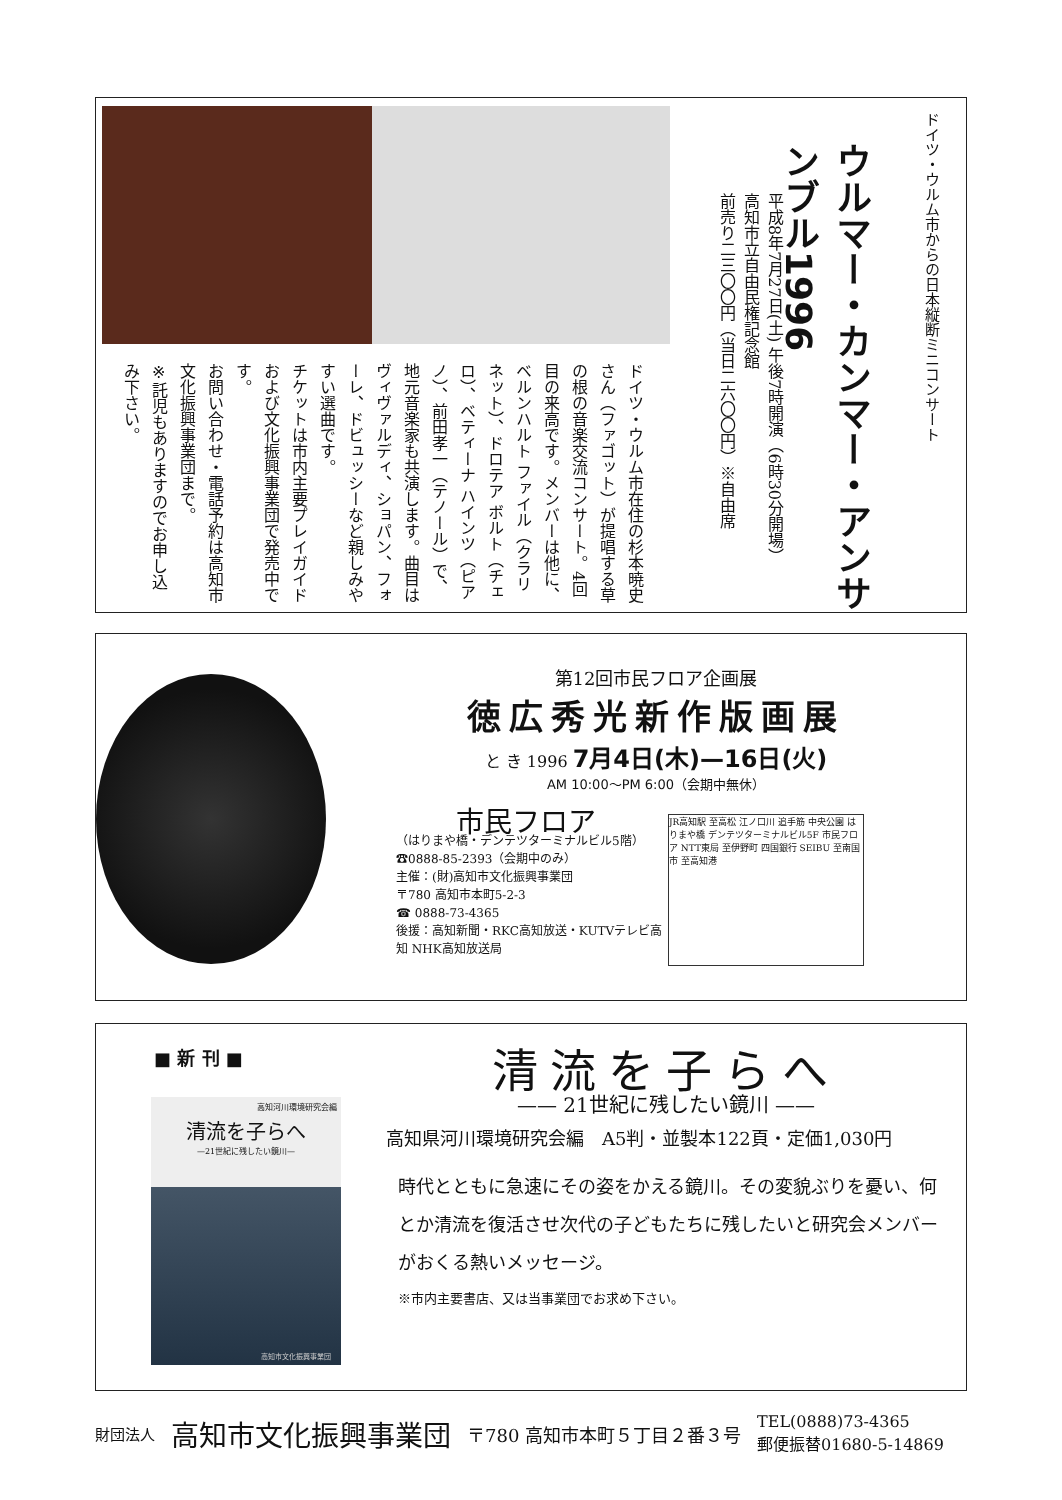ドイツ・ウルム市からの日本縦断ミニコンサート
ウルマー・カンマー・アンサンブル1996
平成8年7月27日(土) 午後7時開演（6時30分開場）
高知市立自由民権記念館
前売り二三〇〇円（当日二六〇〇円）※自由席
ドイツ・ウルム市在住の杉本暁史さん（ファゴット）が提唱する草の根の音楽交流コンサート。4回目の来高です。メンバーは他に、ベルンハルト ファイル（クラリネット）、ドロテア ボルト（チェロ）、ベティーナ ハインツ（ピアノ）、前田孝一（テノール）で、地元音楽家も共演します。曲目はヴィヴァルディ、ショパン、フォーレ、ドビュッシーなど親しみやすい選曲です。
チケットは市内主要プレイガイドおよび文化振興事業団で発売中です。
お問い合わせ・電話予約は高知市文化振興事業団まで。
※託児もありますのでお申し込み下さい。
第12回市民フロア企画展
徳広秀光新作版画展
と き 1996 7月4日(木)—16日(火)
AM 10:00〜PM 6:00（会期中無休）
市民フロア
（はりまや橋・デンテツターミナルビル5階）
☎0888-85-2393（会期中のみ）
主催：(財)高知市文化振興事業団
〒780 高知市本町5-2-3
☎ 0888-73-4365
後援：高知新聞・RKC高知放送・KUTVテレビ高知 NHK高知放送局
JR高知駅 至高松 江ノ口川 追手筋 中央公園 はりまや橋 デンテツターミナルビル5F 市民フロア NTT東局 至伊野町 四国銀行 SEIBU 至南国市 至高知港
■ 新 刊 ■
高知河川環境研究会編
清流を子らへ
—21世紀に残したい鏡川—
高知市文化振興事業団
清流を子らへ
—— 21世紀に残したい鏡川 ——
高知県河川環境研究会編　A5判・並製本122頁・定価1,030円
時代とともに急速にその姿をかえる鏡川。その変貌ぶりを憂い、何とか清流を復活させ次代の子どもたちに残したいと研究会メンバーがおくる熱いメッセージ。
※市内主要書店、又は当事業団でお求め下さい。
財団法人 高知市文化振興事業団 〒780 高知市本町５丁目２番３号 TEL(0888)73-4365
郵便振替01680-5-14869